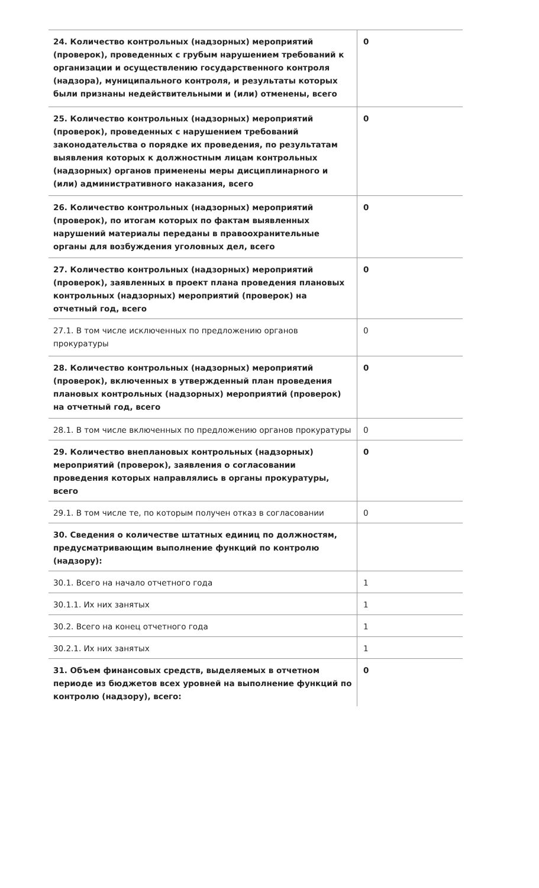| 24. Количество контрольных (надзорных) мероприятий (проверок), проведенных с грубым нарушением требований к организации и осуществлению государственного контроля (надзора), муниципального контроля, и результаты которых были признаны недействительными и (или) отменены, всего | 0 |
| 25. Количество контрольных (надзорных) мероприятий (проверок), проведенных с нарушением требований законодательства о порядке их проведения, по результатам выявления которых к должностным лицам контрольных (надзорных) органов применены меры дисциплинарного и (или) административного наказания, всего | 0 |
| 26. Количество контрольных (надзорных) мероприятий (проверок), по итогам которых по фактам выявленных нарушений материалы переданы в правоохранительные органы для возбуждения уголовных дел, всего | 0 |
| 27. Количество контрольных (надзорных) мероприятий (проверок), заявленных в проект плана проведения плановых контрольных (надзорных) мероприятий (проверок) на отчетный год, всего | 0 |
| 27.1. В том числе исключенных по предложению органов прокуратуры | 0 |
| 28. Количество контрольных (надзорных) мероприятий (проверок), включенных в утвержденный план проведения плановых контрольных (надзорных) мероприятий (проверок) на отчетный год, всего | 0 |
| 28.1. В том числе включенных по предложению органов прокуратуры | 0 |
| 29. Количество внеплановых контрольных (надзорных) мероприятий (проверок), заявления о согласовании проведения которых направлялись в органы прокуратуры, всего | 0 |
| 29.1. В том числе те, по которым получен отказ в согласовании | 0 |
| 30. Сведения о количестве штатных единиц по должностям, предусматривающим выполнение функций по контролю (надзору): | |
| 30.1. Всего на начало отчетного года | 1 |
| 30.1.1. Их них занятых | 1 |
| 30.2. Всего на конец отчетного года | 1 |
| 30.2.1. Их них занятых | 1 |
| 31. Объем финансовых средств, выделяемых в отчетном периоде из бюджетов всех уровней на выполнение функций по контролю (надзору), всего: | 0 |